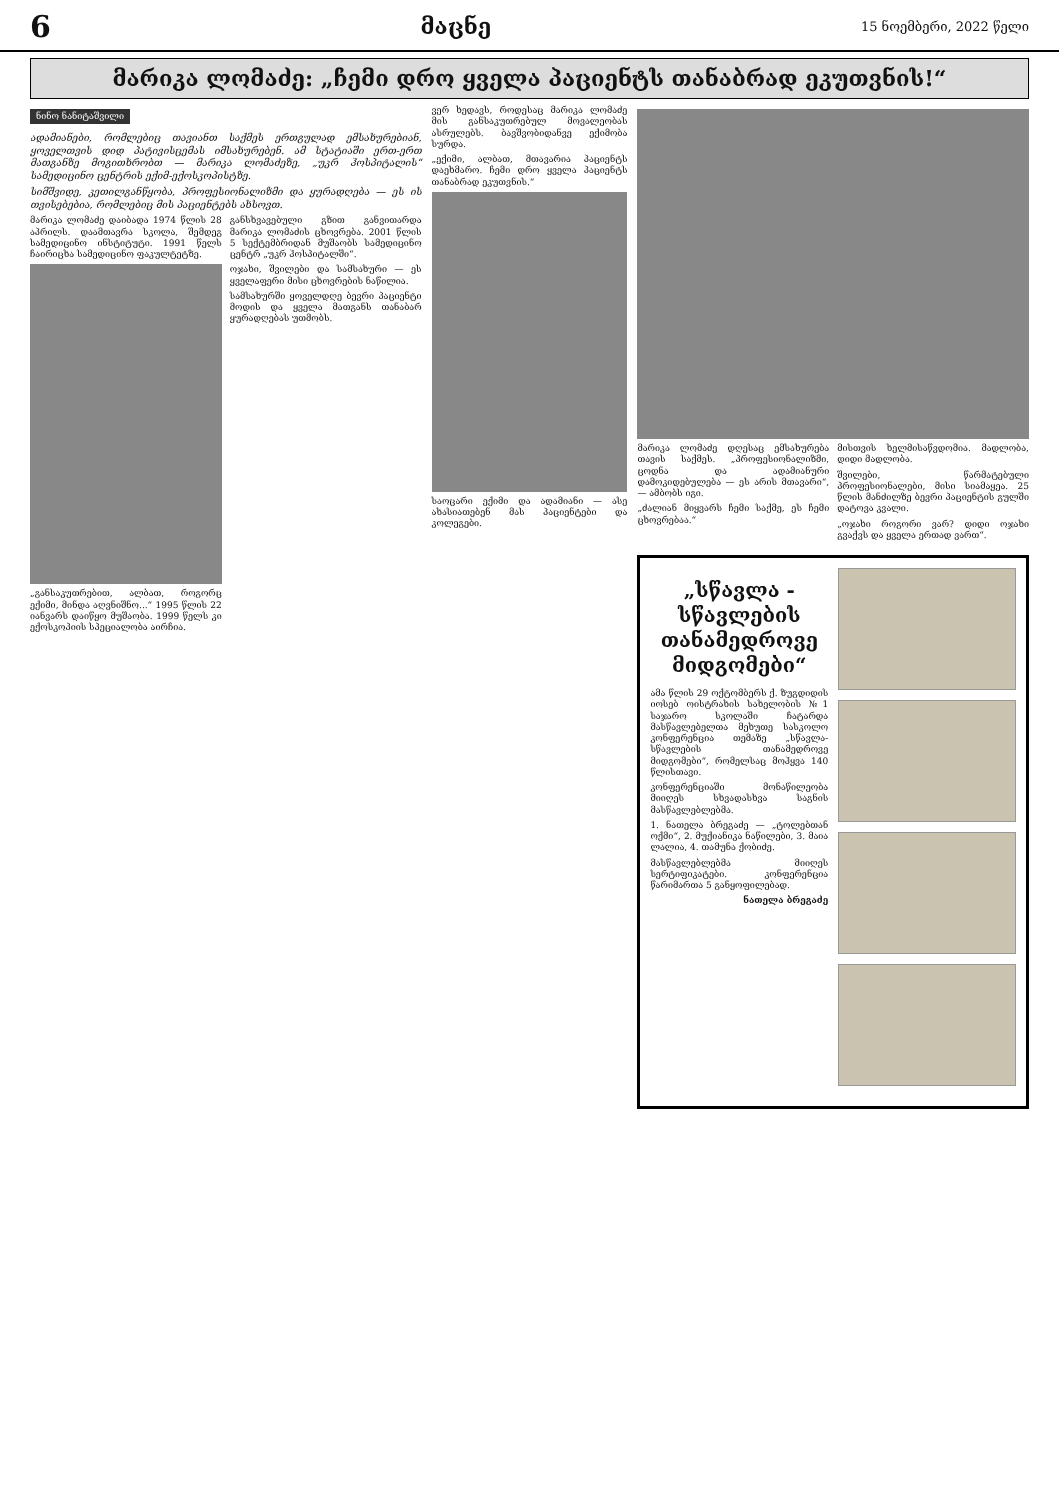6 მაცნე 15 ნოემბერი, 2022 წელი
მარიკა ლომაძე: „ჩემი დრო ყველა პაციენტს თანაბრად ეკუთვნის!“
ნინო ნანიტაშვილი
ადამიანები, რომლებიც თავიანთ საქმეს ერთგულად ემსახურებიან, ყოველთვის დიდ პატივისცემას იმსახურებენ. ამ სტატიაში ერთ-ერთ მათგანზე მოგითხრობთ — მარიკა ლომაძეზე, „უკრ ჰოსპიტალის“ სამედიცინო ცენტრის ექიმ-ექოსკოპისტზე.
სიმშვიდე, კეთილგანწყობა, პროფესიონალიზმი და ყურადღება — ეს ის თვისებებია, რომლებიც მის პაციენტებს ახსოვთ.
მარიკა ლომაძე დაიბადა 1974 წლის 28 აპრილს. დაამთავრა სკოლა, შემდეგ სამედიცინო ინსტიტუტი. 1991 წელს ჩაირიცხა სამედიცინო ფაკულტეტზე.
„განსაკუთრებით, ალბათ, როგორც ექიმი, მინდა აღვნიშნო...“ 1995 წლის 22 იანვარს დაიწყო მუშაობა. 1999 წელს კი ექოსკოპიის სპეციალობა აირჩია.
განსხვავებული გზით განვითარდა მარიკა ლომაძის ცხოვრება. 2001 წლის 5 სექტემბრიდან მუშაობს სამედიცინო ცენტრ „უკრ ჰოსპიტალში“.
ოჯახი, შვილები და სამსახური — ეს ყველაფერი მისი ცხოვრების ნაწილია.
სამსახურში ყოველდღე ბევრი პაციენტი მოდის და ყველა მათგანს თანაბარ ყურადღებას უთმობს.
ვერ ხედავს, როდესაც მარიკა ლომაძე მის განსაკუთრებულ მოვალეობას ასრულებს. ბავშვობიდანვე ექიმობა სურდა.
„ექიმი, ალბათ, მთავარია პაციენტს დაეხმარო. ჩემი დრო ყველა პაციენტს თანაბრად ეკუთვნის.“
საოცარი ექიმი და ადამიანი — ასე ახასიათებენ მას პაციენტები და კოლეგები.
მარიკა ლომაძე დღესაც ემსახურება თავის საქმეს. „პროფესიონალიზმი, ცოდნა და ადამიანური დამოკიდებულება — ეს არის მთავარი“, — ამბობს იგი.
„ძალიან მიყვარს ჩემი საქმე, ეს ჩემი ცხოვრებაა.“
მისთვის ხელმისაწვდომია. მადლობა, დიდი მადლობა.
შვილები, წარმატებული პროფესიონალები, მისი სიამაყეა. 25 წლის მანძილზე ბევრი პაციენტის გულში დატოვა კვალი.
„ოჯახი როგორი ვარ? დიდი ოჯახი გვაქვს და ყველა ერთად ვართ“.
„სწავლა - სწავლების თანამედროვე მიდგომები“
ამა წლის 29 ოქტომბერს ქ. ზუგდიდის იოსებ ოისტრახის სახელობის №1 საჯარო სკოლაში ჩატარდა მასწავლებელთა მეხუთე სასკოლო კონფერენცია თემაზე „სწავლა-სწავლების თანამედროვე მიდგომები“, რომელსაც მოჰყვა 140 წლისთავი.
კონფერენციაში მონაწილეობა მიიღეს სხვადასხვა საგნის მასწავლებლებმა.
1. ნათელა ბრეგაძე — „ტოლებთან ოქმი“, 2. მუქიანიკა ნაწილები, 3. მაია ლალია, 4. თამუნა ქობიძე.
მასწავლებლებმა მიიღეს სერტიფიკატები. კონფერენცია წარიმართა 5 განყოფილებად.
ნათელა ბრეგაძე